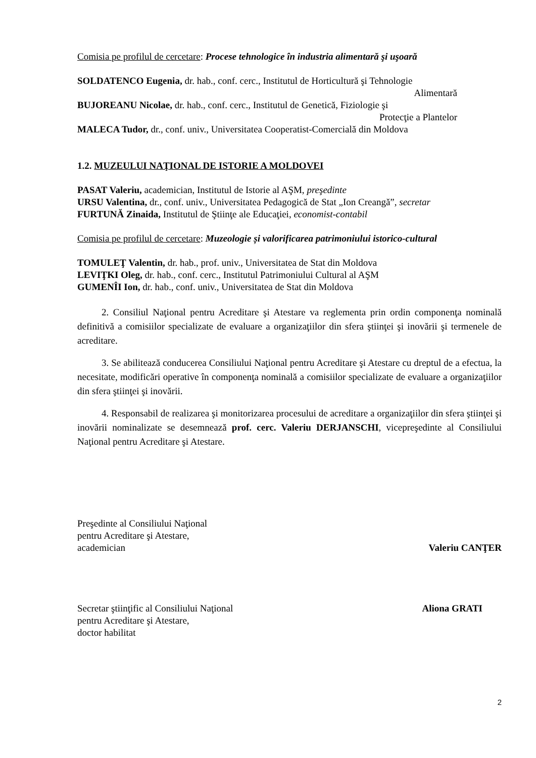Comisia pe profilul de cercetare: Procese tehnologice în industria alimentară şi uşoară
SOLDATENCO Eugenia, dr. hab., conf. cerc., Institutul de Horticultură şi Tehnologie
Alimentară
BUJOREANU Nicolae, dr. hab., conf. cerc., Institutul de Genetică, Fiziologie şi
Protecţie a Plantelor
MALECA Tudor, dr., conf. univ., Universitatea Cooperatist-Comercială din Moldova
1.2. MUZEULUI NAŢIONAL DE ISTORIE A MOLDOVEI
PASAT Valeriu, academician, Institutul de Istorie al AŞM, preşedinte
URSU Valentina, dr., conf. univ., Universitatea Pedagogică de Stat „Ion Creangă”, secretar
FURTUNĂ Zinaida, Institutul de Ştiinţe ale Educaţiei, economist-contabil
Comisia pe profilul de cercetare: Muzeologie și valorificarea patrimoniului istorico-cultural
TOMULEŢ Valentin, dr. hab., prof. univ., Universitatea de Stat din Moldova
LEVIŢKI Oleg, dr. hab., conf. cerc., Institutul Patrimoniului Cultural al AŞM
GUMENÎI Ion, dr. hab., conf. univ., Universitatea de Stat din Moldova
2. Consiliul Naţional pentru Acreditare şi Atestare va reglementa prin ordin componenţa nominală definitivă a comisiilor specializate de evaluare a organizaţiilor din sfera ştiinţei şi inovării şi termenele de acreditare.
3. Se abilitează conducerea Consiliului Naţional pentru Acreditare şi Atestare cu dreptul de a efectua, la necesitate, modificări operative în componenţa nominală a comisiilor specializate de evaluare a organizaţiilor din sfera ştiinţei şi inovării.
4. Responsabil de realizarea şi monitorizarea procesului de acreditare a organizaţiilor din sfera ştiinţei şi inovării nominalizate se desemnează prof. cerc. Valeriu DERJANSCHI, vicepreşedinte al Consiliului Naţional pentru Acreditare şi Atestare.
Preşedinte al Consiliului Naţional
pentru Acreditare şi Atestare,
academician Valeriu CANŢER
Secretar ştiinţific al Consiliului Naţional Aliona GRATI
pentru Acreditare şi Atestare,
doctor habilitat
2